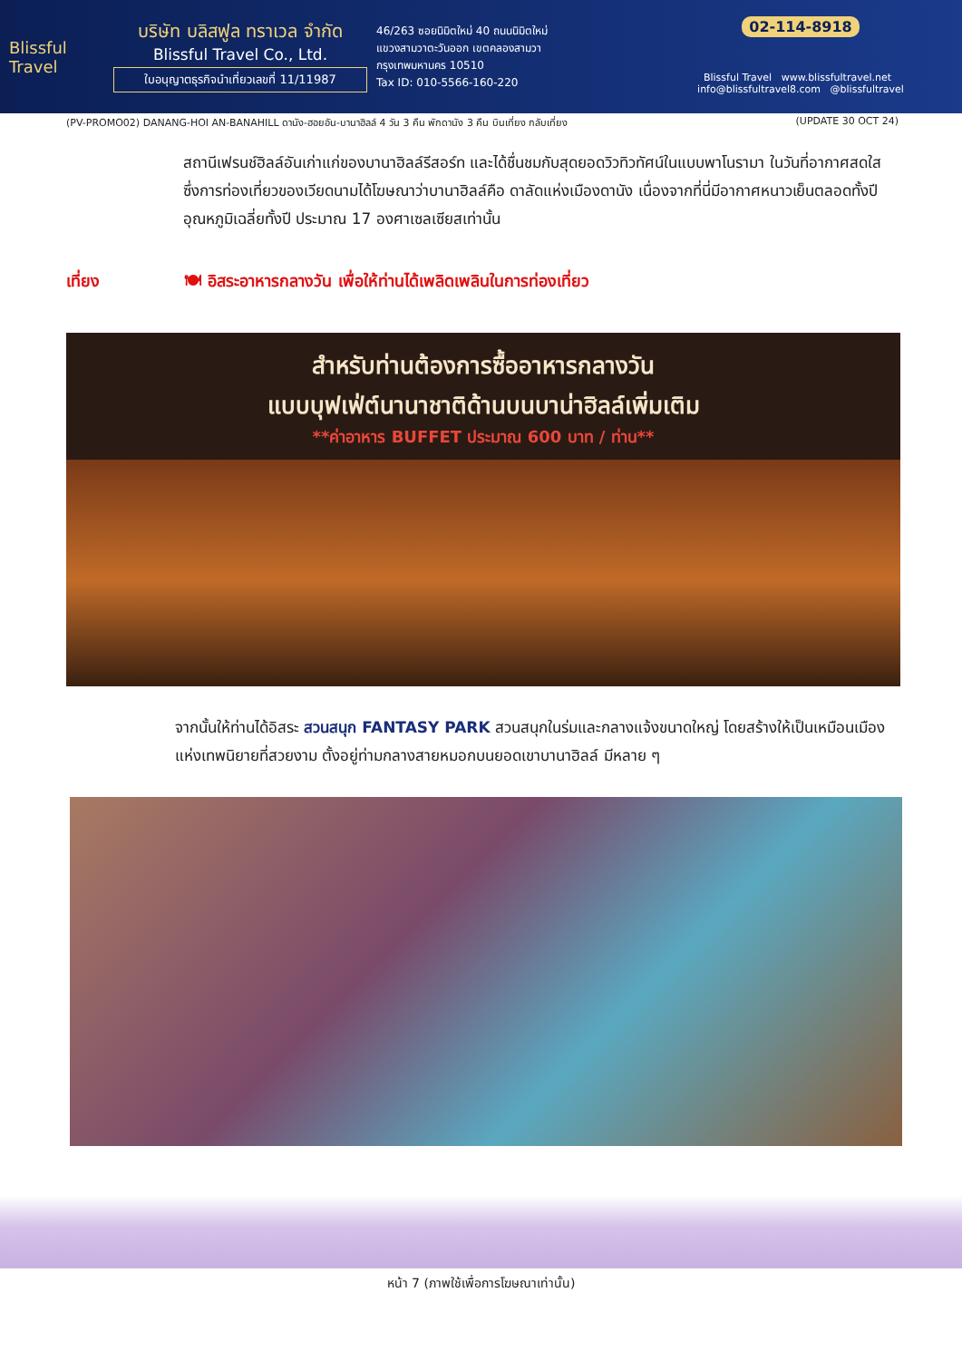Blissful Travel
บริษัท บลิสฟูล ทราเวล จำกัด
Blissful Travel Co., Ltd.
ใบอนุญาตธุรกิจนำเที่ยวเลขที่ 11/11987
46/263 ซอยนิมิตใหม่ 40 ถนนนิมิตใหม่
แขวงสามวาตะวันออก เขตคลองสามวา
กรุงเทพมหานคร 10510
Tax ID: 010-5566-160-220
02-114-8918
Blissful Travel www.blissfultravel.net info@blissfultravel8.com @blissfultravel
(PV-PROMO02) DANANG-HOI AN-BANAHILL ดานัง-ฮอยอัน-บานาฮิลล์ 4 วัน 3 คืน พักดานัง 3 คืน บินเที่ยง กลับเที่ยง (UPDATE 30 OCT 24)
สถานีเฟรนช์ฮิลล์อันเก่าแก่ของบานาฮิลล์รีสอร์ท และได้ชื่นชมกับสุดยอดวิวทิวทัศน์ในแบบพาโนรามา ในวันที่อากาศสดใส ซึ่งการท่องเที่ยวของเวียดนามได้โฆษณาว่าบานาฮิลล์คือ ดาลัดแห่งเมืองดานัง เนื่องจากที่นี่มีอากาศหนาวเย็นตลอดทั้งปี อุณหภูมิเฉลี่ยทั้งปี ประมาณ 17 องศาเซลเซียสเท่านั้น
เที่ยง 🍽 อิสระอาหารกลางวัน เพื่อให้ท่านได้เพลิดเพลินในการท่องเที่ยว
สำหรับท่านต้องการซื้ออาหารกลางวัน
แบบบุฟเฟ่ต์นานาชาติด้านบนบาน่าฮิลล์เพิ่มเติม
**ค่าอาหาร BUFFET ประมาณ 600 บาท / ท่าน**
จากนั้นให้ท่านได้อิสระ สวนสนุก FANTASY PARK สวนสนุกในร่มและกลางแจ้งขนาดใหญ่ โดยสร้างให้เป็นเหมือนเมืองแห่งเทพนิยายที่สวยงาม ตั้งอยู่ท่ามกลางสายหมอกบนยอดเขาบานาฮิลล์ มีหลาย ๆ
หน้า 7 (ภาพใช้เพื่อการโฆษณาเท่านั้น)